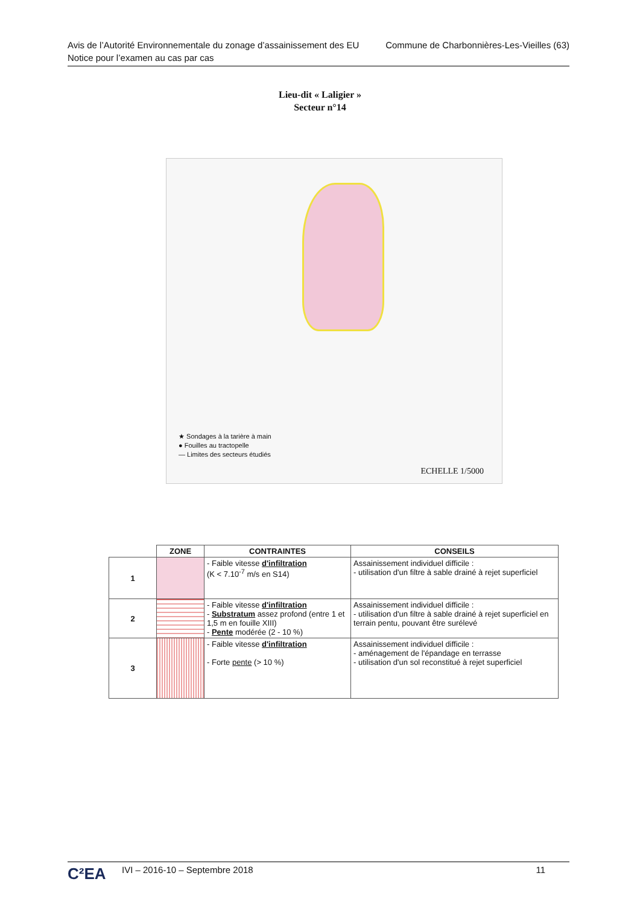Avis de l’Autorité Environnementale du zonage d’assainissement des EU
Notice pour l’examen au cas par cas
Commune de Charbonnières-Les-Vieilles (63)
Lieu-dit « Laligier »
Secteur n°14
★ Sondages à la tarière à main
● Fouilles au tractopelle
— Limites des secteurs étudiés
ECHELLE 1/5000
| | ZONE | CONTRAINTES | CONSEILS |
| --- | --- | --- | --- |
| 1 | | - Faible vitesse d'infiltration (K < 7.10<sup>-7</sup> m/s en S14) | Assainissement individuel difficile : - utilisation d'un filtre à sable drainé à rejet superficiel |
| 2 | | - Faible vitesse d'infiltration - Substratum assez profond (entre 1 et 1,5 m en fouille XIII) - Pente modérée (2 - 10 %) | Assainissement individuel difficile : - utilisation d'un filtre à sable drainé à rejet superficiel en terrain pentu, pouvant être surélevé |
| 3 | | - Faible vitesse d'infiltration - Forte pente (> 10 %) | Assainissement individuel difficile : - aménagement de l'épandage en terrasse - utilisation d'un sol reconstitué à rejet superficiel |
C²EA IVI – 2016-10 – Septembre 2018 11